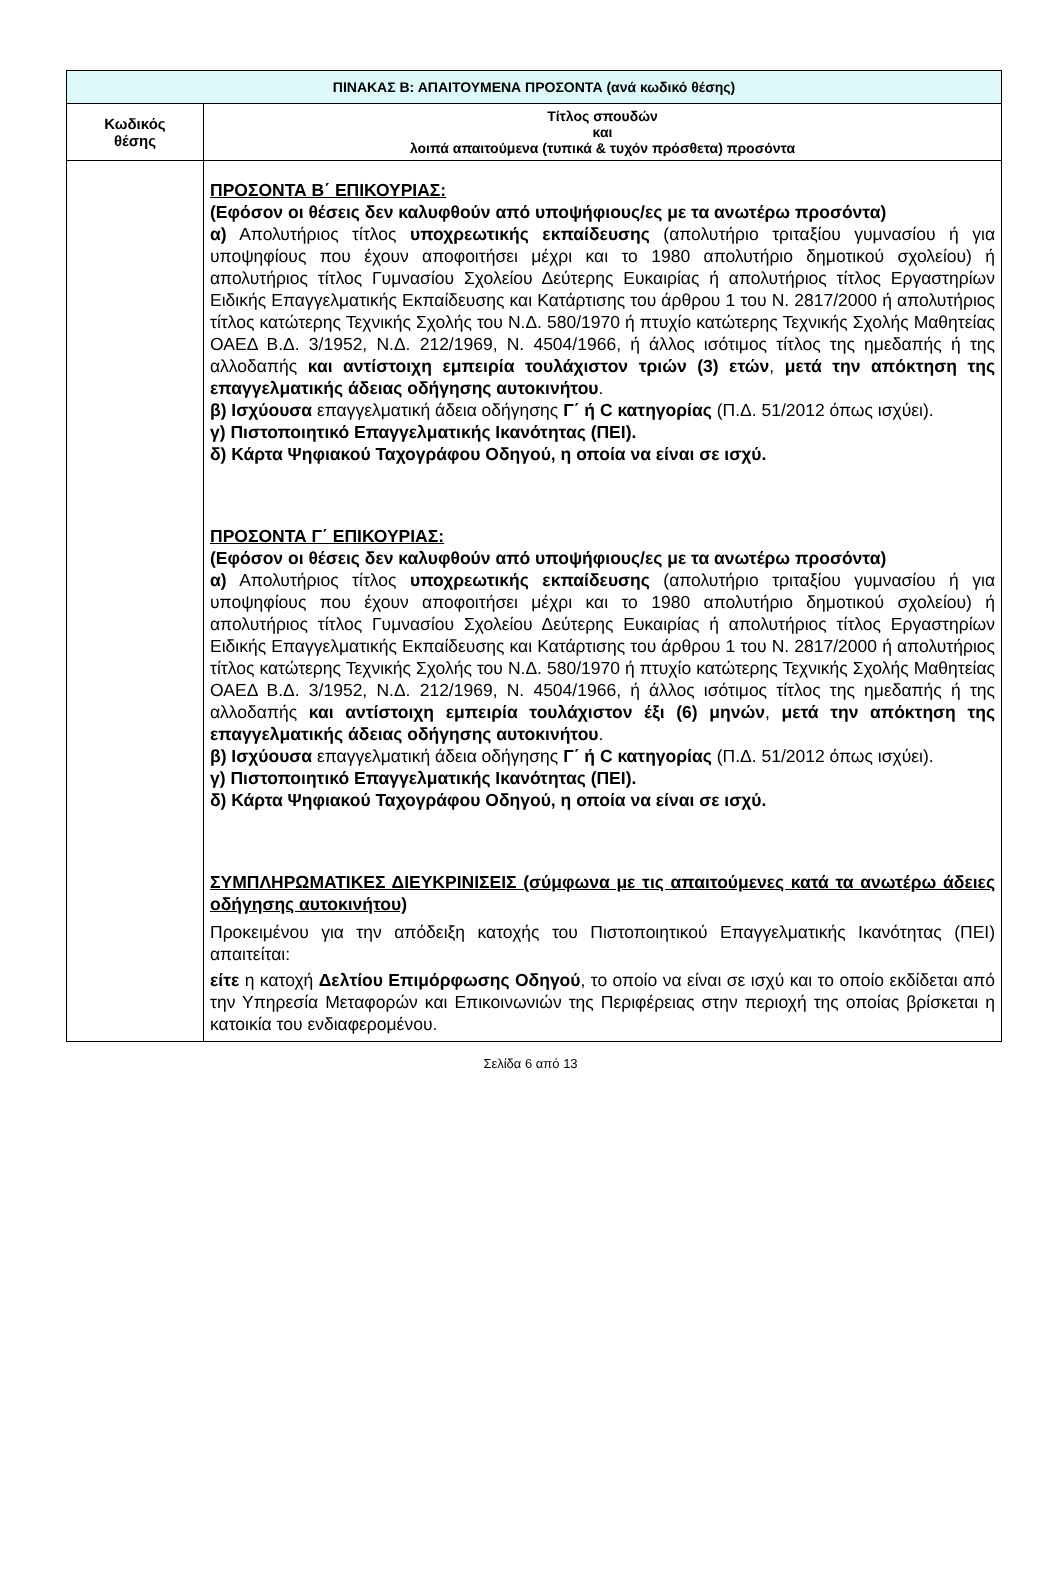| ΠΙΝΑΚΑΣ Β: ΑΠΑΙΤΟΥΜΕΝΑ ΠΡΟΣΟΝΤΑ (ανά κωδικό θέσης) | |
| --- | --- |
| Κωδικός θέσης | Τίτλος σπουδών και λοιπά απαιτούμενα (τυπικά & τυχόν πρόσθετα) προσόντα |
| | ΠΡΟΣΟΝΤΑ Β΄ ΕΠΙΚΟΥΡΙΑΣ: (Εφόσον οι θέσεις δεν καλυφθούν από υποψήφιους/ες με τα ανωτέρω προσόντα) α) Απολυτήριος τίτλος υποχρεωτικής εκπαίδευσης (απολυτήριο τριταξίου γυμνασίου ή για υποψηφίους που έχουν αποφοιτήσει μέχρι και το 1980 απολυτήριο δημοτικού σχολείου) ή απολυτήριος τίτλος Γυμνασίου Σχολείου Δεύτερης Ευκαιρίας ή απολυτήριος τίτλος Εργαστηρίων Ειδικής Επαγγελματικής Εκπαίδευσης και Κατάρτισης του άρθρου 1 του Ν. 2817/2000 ή απολυτήριος τίτλος κατώτερης Τεχνικής Σχολής του Ν.Δ. 580/1970 ή πτυχίο κατώτερης Τεχνικής Σχολής Μαθητείας ΟΑΕΔ Β.Δ. 3/1952, Ν.Δ. 212/1969, Ν. 4504/1966, ή άλλος ισότιμος τίτλος της ημεδαπής ή της αλλοδαπής και αντίστοιχη εμπειρία τουλάχιστον τριών (3) ετών , μετά την απόκτηση της επαγγελματικής άδειας οδήγησης αυτοκινήτου . β) Ισχύουσα επαγγελματική άδεια οδήγησης Γ΄ ή C κατηγορίας (Π.Δ. 51/2012 όπως ισχύει). γ) Πιστοποιητικό Επαγγελματικής Ικανότητας (ΠΕΙ). δ) Κάρτα Ψηφιακού Ταχογράφου Οδηγού, η οποία να είναι σε ισχύ. ΠΡΟΣΟΝΤΑ Γ΄ ΕΠΙΚΟΥΡΙΑΣ: (Εφόσον οι θέσεις δεν καλυφθούν από υποψήφιους/ες με τα ανωτέρω προσόντα) α) Απολυτήριος τίτλος υποχρεωτικής εκπαίδευσης (απολυτήριο τριταξίου γυμνασίου ή για υποψηφίους που έχουν αποφοιτήσει μέχρι και το 1980 απολυτήριο δημοτικού σχολείου) ή απολυτήριος τίτλος Γυμνασίου Σχολείου Δεύτερης Ευκαιρίας ή απολυτήριος τίτλος Εργαστηρίων Ειδικής Επαγγελματικής Εκπαίδευσης και Κατάρτισης του άρθρου 1 του Ν. 2817/2000 ή απολυτήριος τίτλος κατώτερης Τεχνικής Σχολής του Ν.Δ. 580/1970 ή πτυχίο κατώτερης Τεχνικής Σχολής Μαθητείας ΟΑΕΔ Β.Δ. 3/1952, Ν.Δ. 212/1969, Ν. 4504/1966, ή άλλος ισότιμος τίτλος της ημεδαπής ή της αλλοδαπής και αντίστοιχη εμπειρία τουλάχιστον έξι (6) μηνών , μετά την απόκτηση της επαγγελματικής άδειας οδήγησης αυτοκινήτου . β) Ισχύουσα επαγγελματική άδεια οδήγησης Γ΄ ή C κατηγορίας (Π.Δ. 51/2012 όπως ισχύει). γ) Πιστοποιητικό Επαγγελματικής Ικανότητας (ΠΕΙ). δ) Κάρτα Ψηφιακού Ταχογράφου Οδηγού, η οποία να είναι σε ισχύ. ΣΥΜΠΛΗΡΩΜΑΤΙΚΕΣ ΔΙΕΥΚΡΙΝΙΣΕΙΣ (σύμφωνα με τις απαιτούμενες κατά τα ανωτέρω άδειες οδήγησης αυτοκινήτου) Προκειμένου για την απόδειξη κατοχής του Πιστοποιητικού Επαγγελματικής Ικανότητας (ΠΕΙ) απαιτείται: είτε η κατοχή Δελτίου Επιμόρφωσης Οδηγού , το οποίο να είναι σε ισχύ και το οποίο εκδίδεται από την Υπηρεσία Μεταφορών και Επικοινωνιών της Περιφέρειας στην περιοχή της οποίας βρίσκεται η κατοικία του ενδιαφερομένου. |
Σελίδα 6 από 13